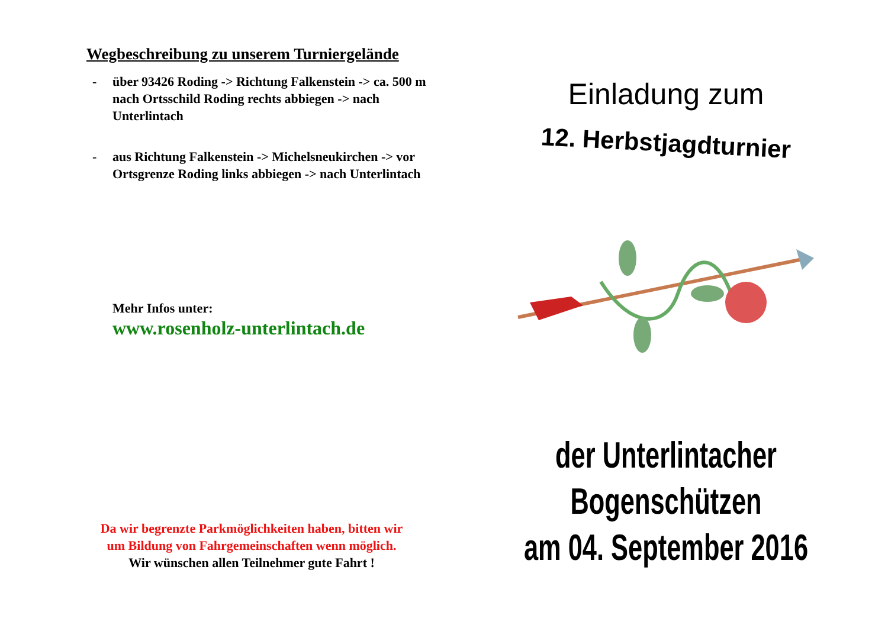Wegbeschreibung zu unserem Turniergelände
- über 93426 Roding -> Richtung Falkenstein -> ca. 500 m nach Ortsschild Roding rechts abbiegen -> nach Unterlintach
- aus Richtung Falkenstein -> Michelsneukirchen -> vor Ortsgrenze Roding links abbiegen -> nach Unterlintach
Mehr Infos unter:
www.rosenholz-unterlintach.de
Da wir begrenzte Parkmöglichkeiten haben, bitten wir
um Bildung von Fahrgemeinschaften wenn möglich.
Wir wünschen allen Teilnehmer gute Fahrt !
Einladung zum
12. Herbstjagdturnier
der Unterlintacher Bogenschützen
am 04. September 2016